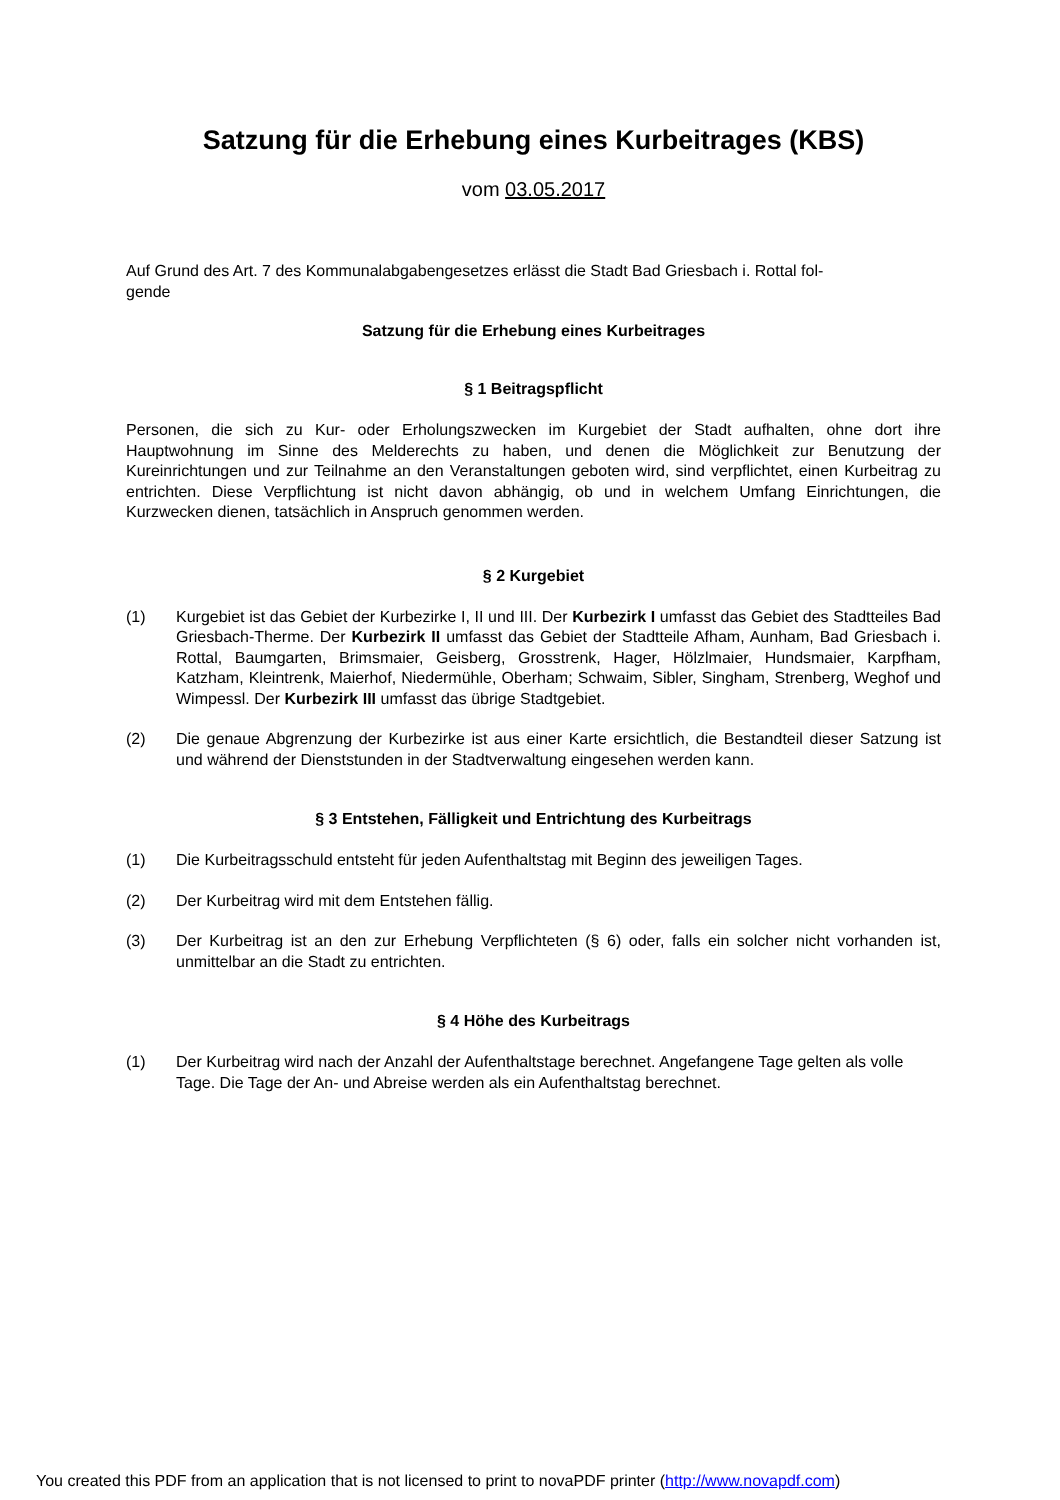Satzung für die Erhebung eines Kurbeitrages (KBS)
vom 03.05.2017
Auf Grund des Art. 7 des Kommunalabgabengesetzes erlässt die Stadt Bad Griesbach i. Rottal fol-
gende
Satzung für die Erhebung eines Kurbeitrages
§ 1 Beitragspflicht
Personen, die sich zu Kur- oder Erholungszwecken im Kurgebiet der Stadt aufhalten, ohne dort ihre Hauptwohnung im Sinne des Melderechts zu haben, und denen die Möglichkeit zur Benutzung der Kureinrichtungen und zur Teilnahme an den Veranstaltungen geboten wird, sind verpflichtet, einen Kurbeitrag zu entrichten. Diese Verpflichtung ist nicht davon abhängig, ob und in welchem Umfang Einrichtungen, die Kurzwecken dienen, tatsächlich in Anspruch genommen werden.
§ 2 Kurgebiet
(1) Kurgebiet ist das Gebiet der Kurbezirke I, II und III. Der Kurbezirk I umfasst das Gebiet des Stadtteiles Bad Griesbach-Therme. Der Kurbezirk II umfasst das Gebiet der Stadtteile Afham, Aunham, Bad Griesbach i. Rottal, Baumgarten, Brimsmaier, Geisberg, Grosstrenk, Hager, Hölzlmaier, Hundsmaier, Karpfham, Katzham, Kleintrenk, Maierhof, Niedermühle, Oberham; Schwaim, Sibler, Singham, Strenberg, Weghof und Wimpessl. Der Kurbezirk III umfasst das übrige Stadtgebiet.
(2) Die genaue Abgrenzung der Kurbezirke ist aus einer Karte ersichtlich, die Bestandteil dieser Satzung ist und während der Dienststunden in der Stadtverwaltung eingesehen werden kann.
§ 3 Entstehen, Fälligkeit und Entrichtung des Kurbeitrags
(1) Die Kurbeitragsschuld entsteht für jeden Aufenthaltstag mit Beginn des jeweiligen Tages.
(2) Der Kurbeitrag wird mit dem Entstehen fällig.
(3) Der Kurbeitrag ist an den zur Erhebung Verpflichteten (§ 6) oder, falls ein solcher nicht vorhanden ist, unmittelbar an die Stadt zu entrichten.
§ 4 Höhe des Kurbeitrags
(1) Der Kurbeitrag wird nach der Anzahl der Aufenthaltstage berechnet. Angefangene Tage gelten als volle Tage. Die Tage der An- und Abreise werden als ein Aufenthaltstag berechnet.
You created this PDF from an application that is not licensed to print to novaPDF printer (http://www.novapdf.com)